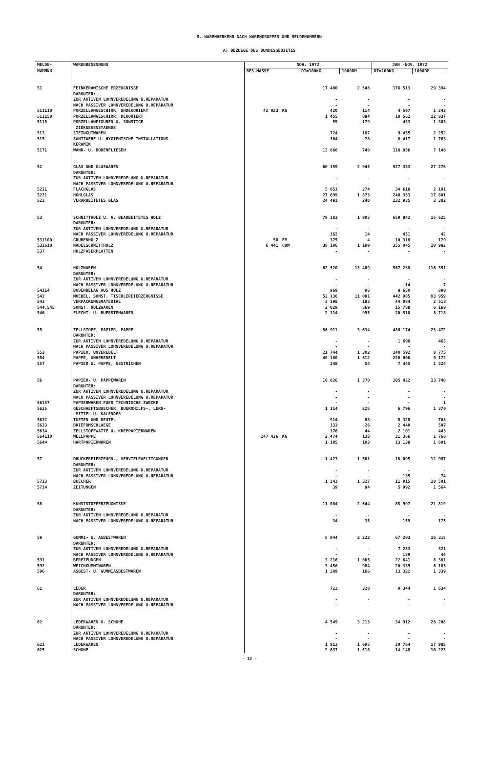5. WARENVERKEHR NACH WARENGRUPPEN UND MELDENUMMERN
A) BEZUEGE DES BUNDESGEBIETES
| MELDE- NUMMER | WARENBENENNUNG | NOV. 1972 | | | | JAN.-NOV. 1972 | |
| --- | --- | --- | --- | --- | --- | --- | --- |
| | | BES.MASSE | | DT=100KG | 1000DM | DT=100KG | 1000DM |
| 51 | FEINKERAMISCHE ERZEUGNISSE | | | 17 400 | 2 548 | 176 513 | 29 394 |
| | DARUNTER: | | | | | | |
| | ZUR AKTIVEN LOHNVEREDELUNG U.REPARATUR | | | - | - | - | - |
| | NACH PASSIVER LOHNVEREDELUNG U.REPARATUR | | | - | - | - | - |
| 511110 | PORZELLANGESCHIRR, UNDEKORIERT | 42 023 | KG | 420 | 114 | 4 507 | 1 242 |
| 511150 | PORZELLANGESCHIRR, DEKORIERT | | | 1 455 | 884 | 18 562 | 12 837 |
| 5115 | PORZELLANFIGUREN U. SONSTIGE ZIERGEGENSTAENDE | | | 59 | 179 | 433 | 1 303 |
| 513 | STEINGUTWAREN | | | 724 | 187 | 9 455 | 2 252 |
| 515 | SANITAERE U. HYGIENISCHE INSTALLATIONS- KERAMIK | | | 364 | 78 | 8 417 | 1 763 |
| 5171 | WAND- U. BODENFLIESEN | | | 12 666 | 749 | 118 856 | 7 146 |
| 52 | GLAS UND GLASWAREN | | | 60 159 | 2 945 | 527 333 | 27 276 |
| | DARUNTER: | | | | | | |
| | ZUR AKTIVEN LOHNVEREDELUNG U.REPARATUR | | | - | - | - | - |
| | NACH PASSIVER LOHNVEREDELUNG U.REPARATUR | | | - | - | - | - |
| 5211 | FLACHGLAS | | | 5 051 | 274 | 34 618 | 2 101 |
| 5221 | HOHLGLAS | | | 27 699 | 1 873 | 240 353 | 17 801 |
| 523 | VERARBEITETES GLAS | | | 24 491 | 240 | 232 935 | 3 382 |
| 53 | SCHNITTHOLZ U. A. BEARBEITETES HOLZ | | | 79 183 | 1 905 | 659 842 | 15 625 |
| | DARUNTER: | | | | | | |
| | ZUR AKTIVEN LOHNVEREDELUNG U.REPARATUR | | | - | - | - | - |
| | NACH PASSIVER LOHNVEREDELUNG U.REPARATUR | | | 162 | 14 | 451 | 42 |
| 531100 | GRUBENHOLZ | 50 | FM | 375 | 4 | 10 318 | 179 |
| 531610 | NADELSCHNITTHOLZ | 6 441 | CBM | 38 106 | 1 199 | 355 045 | 10 982 |
| 537 | HOLZFASERPLATTEN | | | - | - | - | - |
| 54 | HOLZWAREN | | | 62 520 | 13 409 | 567 238 | 116 351 |
| | DARUNTER: | | | | | | |
| | ZUR AKTIVEN LOHNVEREDELUNG U.REPARATUR | | | - | - | - | - |
| | NACH PASSIVER LOHNVEREDELUNG U.REPARATUR | | | - | - | 14 | 7 |
| 54114 | BODENBELAG AUS HOLZ | | | 969 | 96 | 8 650 | 890 |
| 542 | MOEBEL, SONST. TISCHLEREIERZEUGNISSE | | | 52 136 | 11 001 | 442 985 | 93 959 |
| 543 | VERPACKUNGSMATERIAL | | | 3 198 | 183 | 44 084 | 2 513 |
| 544,545 | SONST. HOLZWAREN | | | 2 029 | 869 | 15 788 | 6 160 |
| 546 | FLECHT- U. BUERSTENWAREN | | | 2 314 | 995 | 20 510 | 8 718 |
| 55 | ZELLSTOFF, PAPIER, PAPPE | | | 86 911 | 3 634 | 486 174 | 23 472 |
| | DARUNTER: | | | | | | |
| | ZUR AKTIVEN LOHNVEREDELUNG U.REPARATUR | | | - | - | 1 698 | 465 |
| | NACH PASSIVER LOHNVEREDELUNG U.REPARATUR | | | - | - | - | - |
| 553 | PAPIER, UNVEREDELT | | | 21 744 | 1 302 | 140 592 | 8 775 |
| 554 | PAPPE, UNVEREDELT | | | 40 180 | 1 612 | 226 006 | 9 172 |
| 557 | PAPIER U. PAPPE, GESTRICHEN | | | 348 | 54 | 7 445 | 1 524 |
| 56 | PAPIER- U. PAPPEWAREN | | | 10 826 | 1 370 | 105 022 | 13 740 |
| | DARUNTER: | | | | | | |
| | ZUR AKTIVEN LOHNVEREDELUNG U.REPARATUR | | | - | - | - | - |
| | NACH PASSIVER LOHNVEREDELUNG U.REPARATUR | | | - | - | - | - |
| 56157 | PAPIERWAREN FUER TECHNISCHE ZWECKE | | | - | - | - | 1 |
| 5625 | GESCHAEFTSBUECHER, BUEROHILFS-, LERN- MITTEL U. KALENDER | | | 1 114 | 225 | 6 796 | 1 370 |
| 5632 | TUETEN UND BEUTEL | | | 914 | 88 | 8 328 | 768 |
| 5633 | BRIEFUMSCHLAEGE | | | 133 | 26 | 2 440 | 507 |
| 5634 | ZELLSTOFFWATTE U. KREPPAPIERWAREN | | | 176 | 44 | 2 101 | 443 |
| 564110 | WELLPAPPE | 247 426 | KG | 2 474 | 133 | 31 366 | 1 766 |
| 5644 | HARTPAPIERWAREN | | | 1 105 | 103 | 13 138 | 1 601 |
| 57 | DRUCKEREIERZEUGN., VERVIELFAELTIGUNGEN | | | 1 423 | 1 561 | 18 095 | 12 987 |
| | DARUNTER: | | | | | | |
| | ZUR AKTIVEN LOHNVEREDELUNG U.REPARATUR | | | - | - | - | - |
| | NACH PASSIVER LOHNVEREDELUNG U.REPARATUR | | | - | - | 135 | 74 |
| 5713 | BUECHER | | | 1 243 | 1 327 | 11 915 | 10 501 |
| 5714 | ZEITUNGEN | | | 39 | 84 | 5 992 | 1 564 |
| 58 | KUNSTSTOFFERZEUGNISSE | | | 11 084 | 2 644 | 85 997 | 21 819 |
| | DARUNTER: | | | | | | |
| | ZUR AKTIVEN LOHNVEREDELUNG U.REPARATUR | | | - | - | - | - |
| | NACH PASSIVER LOHNVEREDELUNG U.REPARATUR | | | 34 | 35 | 159 | 175 |
| 59 | GUMMI- U. ASBESTWAREN | | | 8 944 | 2 222 | 67 203 | 16 318 |
| | DARUNTER: | | | | | | |
| | ZUR AKTIVEN LOHNVEREDELUNG U.REPARATUR | | | - | - | 7 253 | 321 |
| | NACH PASSIVER LOHNVEREDELUNG U.REPARATUR | | | - | - | 159 | 44 |
| 591 | BEREIFUNGEN | | | 3 216 | 1 065 | 22 641 | 8 381 |
| 592 | WEICHGUMMIWAREN | | | 3 456 | 984 | 20 339 | 6 185 |
| 596 | ASBEST- U. GUMMIASBESTWAREN | | | 1 389 | 166 | 13 322 | 1 339 |
| 61 | LEDER | | | 722 | 328 | 9 344 | 1 634 |
| | DARUNTER: | | | | | | |
| | ZUR AKTIVEN LOHNVEREDELUNG U.REPARATUR | | | - | - | - | - |
| | NACH PASSIVER LOHNVEREDELUNG U.REPARATUR | | | - | - | - | - |
| 62 | LEDERWAREN U. SCHUHE | | | 4 549 | 3 213 | 34 912 | 28 208 |
| | DARUNTER: | | | | | | |
| | ZUR AKTIVEN LOHNVEREDELUNG U.REPARATUR | | | - | - | - | - |
| | NACH PASSIVER LOHNVEREDELUNG U.REPARATUR | | | - | - | - | - |
| 621 | LEDERWAREN | | | 1 913 | 1 695 | 20 764 | 17 985 |
| 625 | SCHUHE | | | 2 637 | 1 518 | 14 148 | 10 223 |
- 12 -